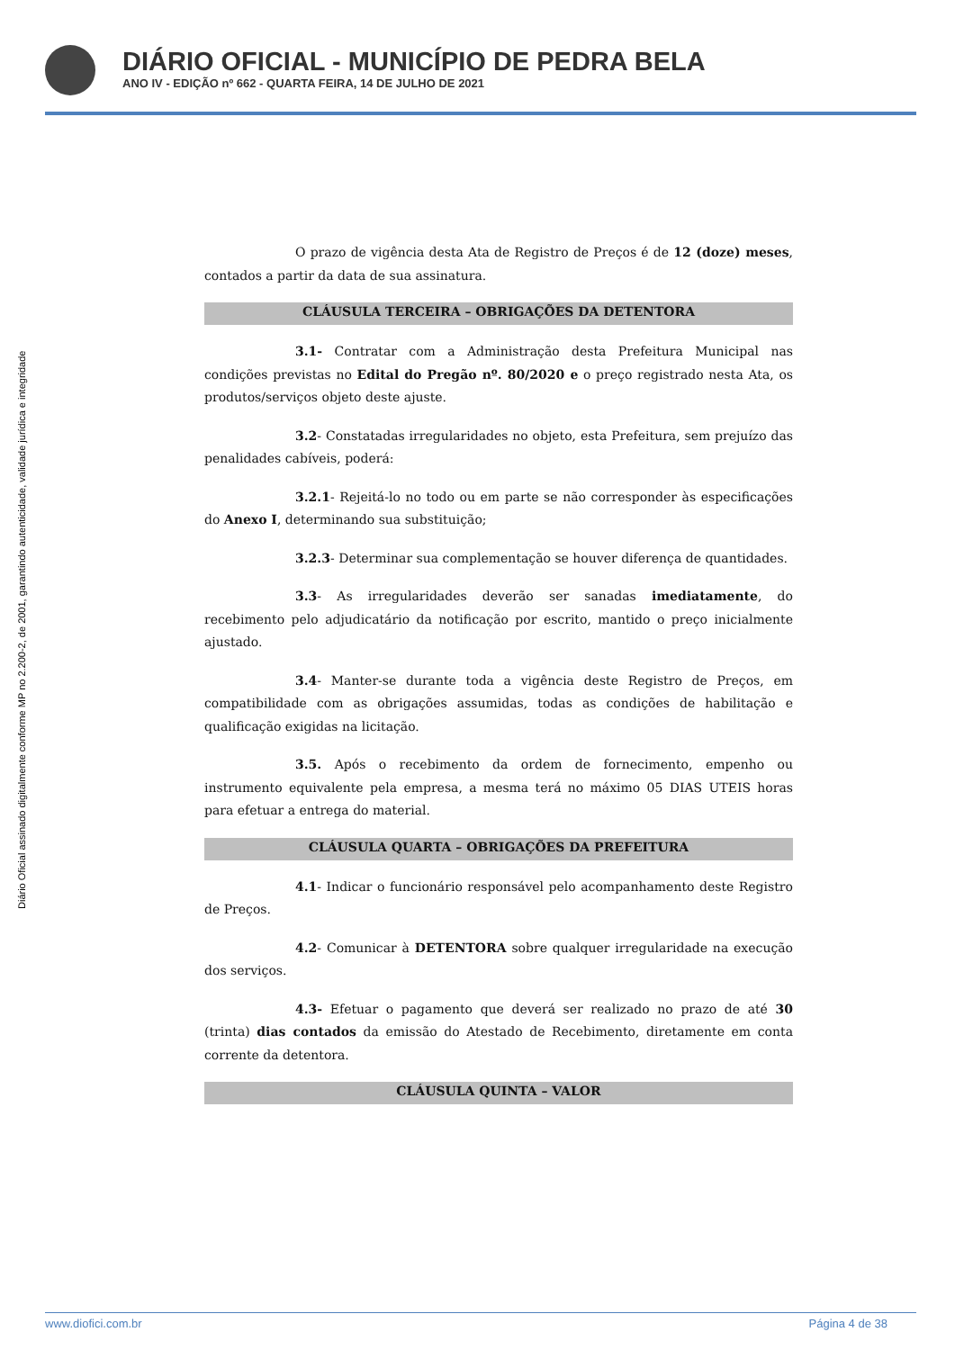DIÁRIO OFICIAL - MUNICÍPIO DE PEDRA BELA
ANO IV - EDIÇÃO nº 662 - QUARTA FEIRA, 14 DE JULHO DE 2021
Diário Oficial assinado digitalmente conforme MP no 2.200-2, de 2001, garantindo autenticidade, validade jurídica e integridade
O prazo de vigência desta Ata de Registro de Preços é de 12 (doze) meses, contados a partir da data de sua assinatura.
CLÁUSULA TERCEIRA – OBRIGAÇÕES DA DETENTORA
3.1- Contratar com a Administração desta Prefeitura Municipal nas condições previstas no Edital do Pregão nº. 80/2020 e o preço registrado nesta Ata, os produtos/serviços objeto deste ajuste.
3.2- Constatadas irregularidades no objeto, esta Prefeitura, sem prejuízo das penalidades cabíveis, poderá:
3.2.1- Rejeitá-lo no todo ou em parte se não corresponder às especificações do Anexo I, determinando sua substituição;
3.2.3- Determinar sua complementação se houver diferença de quantidades.
3.3- As irregularidades deverão ser sanadas imediatamente, do recebimento pelo adjudicatário da notificação por escrito, mantido o preço inicialmente ajustado.
3.4- Manter-se durante toda a vigência deste Registro de Preços, em compatibilidade com as obrigações assumidas, todas as condições de habilitação e qualificação exigidas na licitação.
3.5. Após o recebimento da ordem de fornecimento, empenho ou instrumento equivalente pela empresa, a mesma terá no máximo 05 DIAS UTEIS horas para efetuar a entrega do material.
CLÁUSULA QUARTA – OBRIGAÇÕES DA PREFEITURA
4.1- Indicar o funcionário responsável pelo acompanhamento deste Registro de Preços.
4.2- Comunicar à DETENTORA sobre qualquer irregularidade na execução dos serviços.
4.3- Efetuar o pagamento que deverá ser realizado no prazo de até 30 (trinta) dias contados da emissão do Atestado de Recebimento, diretamente em conta corrente da detentora.
CLÁUSULA QUINTA – VALOR
www.diofici.com.br Página 4 de 38